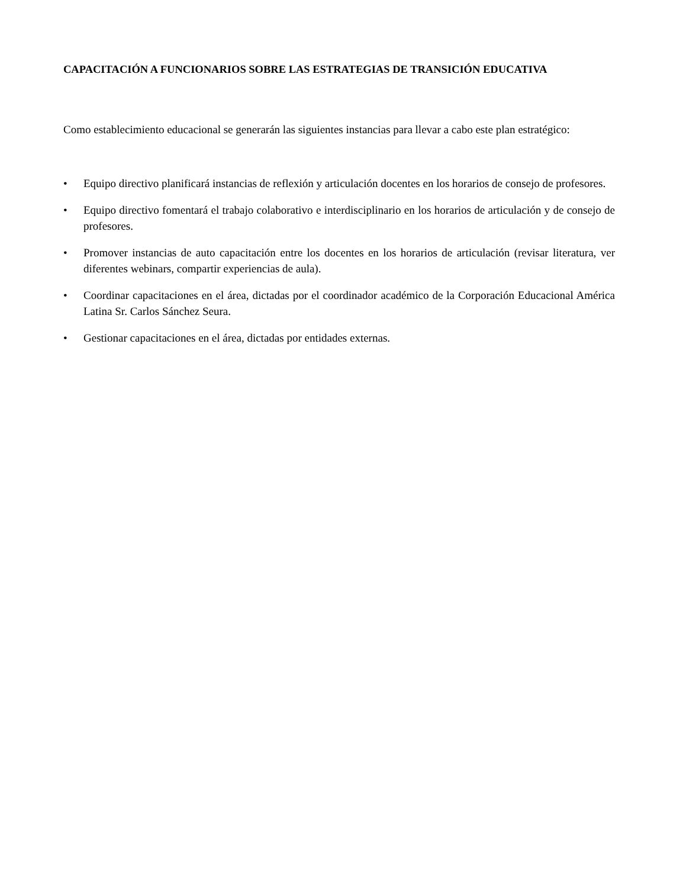CAPACITACIÓN A FUNCIONARIOS SOBRE LAS ESTRATEGIAS DE TRANSICIÓN EDUCATIVA
Como establecimiento educacional se generarán las siguientes instancias para llevar a cabo este plan estratégico:
• Equipo directivo planificará instancias de reflexión y articulación docentes en los horarios de consejo de profesores.
• Equipo directivo fomentará el trabajo colaborativo e interdisciplinario en los horarios de articulación y de consejo de profesores.
• Promover instancias de auto capacitación entre los docentes en los horarios de articulación (revisar literatura, ver diferentes webinars, compartir experiencias de aula).
• Coordinar capacitaciones en el área, dictadas por el coordinador académico de la Corporación Educacional América Latina Sr. Carlos Sánchez Seura.
• Gestionar capacitaciones en el área, dictadas por entidades externas.